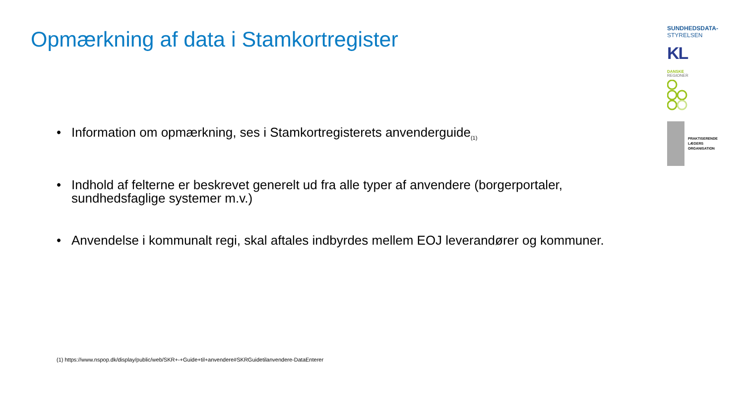Opmærkning af data i Stamkortregister
• Information om opmærkning, ses i Stamkortregisterets anvenderguide<sub>(1)</sub>
• Indhold af felterne er beskrevet generelt ud fra alle typer af anvendere (borgerportaler, sundhedsfaglige systemer m.v.)
• Anvendelse i kommunalt regi, skal aftales indbyrdes mellem EOJ leverandører og kommuner.
(1) https://www.nspop.dk/display/public/web/SKR+-+Guide+til+anvendere#SKRGuidetilanvendere-DataEnterer
SUNDHEDSDATA-
STYRELSEN
KL
DANSKE
REGIONER
PRAKTISERENDE
LÆGERS
ORGANISATION